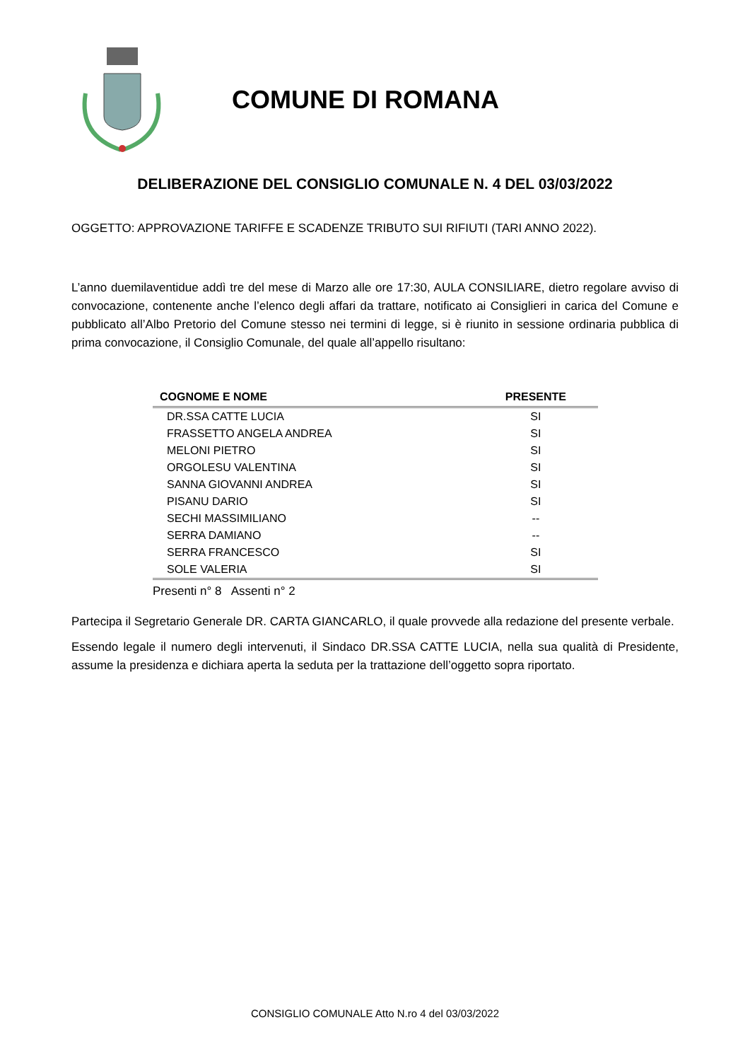COMUNE DI ROMANA
DELIBERAZIONE DEL CONSIGLIO COMUNALE N. 4 DEL 03/03/2022
OGGETTO: APPROVAZIONE TARIFFE E SCADENZE TRIBUTO SUI RIFIUTI (TARI ANNO 2022).
L’anno duemilaventidue addì tre del mese di Marzo alle ore 17:30, AULA CONSILIARE, dietro regolare avviso di convocazione, contenente anche l’elenco degli affari da trattare, notificato ai Consiglieri in carica del Comune e pubblicato all’Albo Pretorio del Comune stesso nei termini di legge, si è riunito in sessione ordinaria pubblica di prima convocazione, il Consiglio Comunale, del quale all’appello risultano:
| COGNOME E NOME | PRESENTE |
| --- | --- |
| DR.SSA CATTE LUCIA | SI |
| FRASSETTO ANGELA ANDREA | SI |
| MELONI PIETRO | SI |
| ORGOLESU VALENTINA | SI |
| SANNA GIOVANNI ANDREA | SI |
| PISANU DARIO | SI |
| SECHI MASSIMILIANO | -- |
| SERRA DAMIANO | -- |
| SERRA FRANCESCO | SI |
| SOLE VALERIA | SI |
Presenti n° 8 Assenti n° 2
Partecipa il Segretario Generale DR. CARTA GIANCARLO, il quale provvede alla redazione del presente verbale.
Essendo legale il numero degli intervenuti, il Sindaco DR.SSA CATTE LUCIA, nella sua qualità di Presidente, assume la presidenza e dichiara aperta la seduta per la trattazione dell’oggetto sopra riportato.
CONSIGLIO COMUNALE Atto N.ro 4 del 03/03/2022